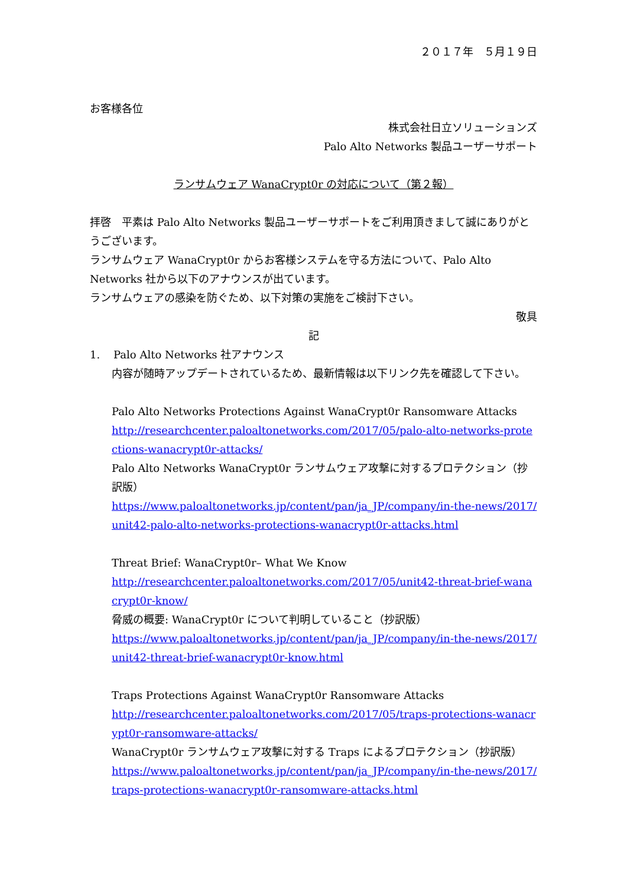２０１７年　５月１９日
お客様各位
株式会社日立ソリューションズ
Palo Alto Networks 製品ユーザーサポート
ランサムウェア WanaCrypt0r の対応について（第２報）
拝啓　平素は Palo Alto Networks 製品ユーザーサポートをご利用頂きまして誠にありがとうございます。
ランサムウェア WanaCrypt0r からお客様システムを守る方法について、Palo Alto Networks 社から以下のアナウンスが出ています。
ランサムウェアの感染を防ぐため、以下対策の実施をご検討下さい。
敬具
記
1. Palo Alto Networks 社アナウンス
内容が随時アップデートされているため、最新情報は以下リンク先を確認して下さい。
Palo Alto Networks Protections Against WanaCrypt0r Ransomware Attacks
http://researchcenter.paloaltonetworks.com/2017/05/palo-alto-networks-protections-wanacrypt0r-attacks/
Palo Alto Networks WanaCrypt0r ランサムウェア攻撃に対するプロテクション（抄訳版）
https://www.paloaltonetworks.jp/content/pan/ja_JP/company/in-the-news/2017/unit42-palo-alto-networks-protections-wanacrypt0r-attacks.html
Threat Brief: WanaCrypt0r– What We Know
http://researchcenter.paloaltonetworks.com/2017/05/unit42-threat-brief-wanacrypt0r-know/
脅威の概要: WanaCrypt0r について判明していること（抄訳版）
https://www.paloaltonetworks.jp/content/pan/ja_JP/company/in-the-news/2017/unit42-threat-brief-wanacrypt0r-know.html
Traps Protections Against WanaCrypt0r Ransomware Attacks
http://researchcenter.paloaltonetworks.com/2017/05/traps-protections-wanacrypt0r-ransomware-attacks/
WanaCrypt0r ランサムウェア攻撃に対する Traps によるプロテクション（抄訳版）
https://www.paloaltonetworks.jp/content/pan/ja_JP/company/in-the-news/2017/traps-protections-wanacrypt0r-ransomware-attacks.html